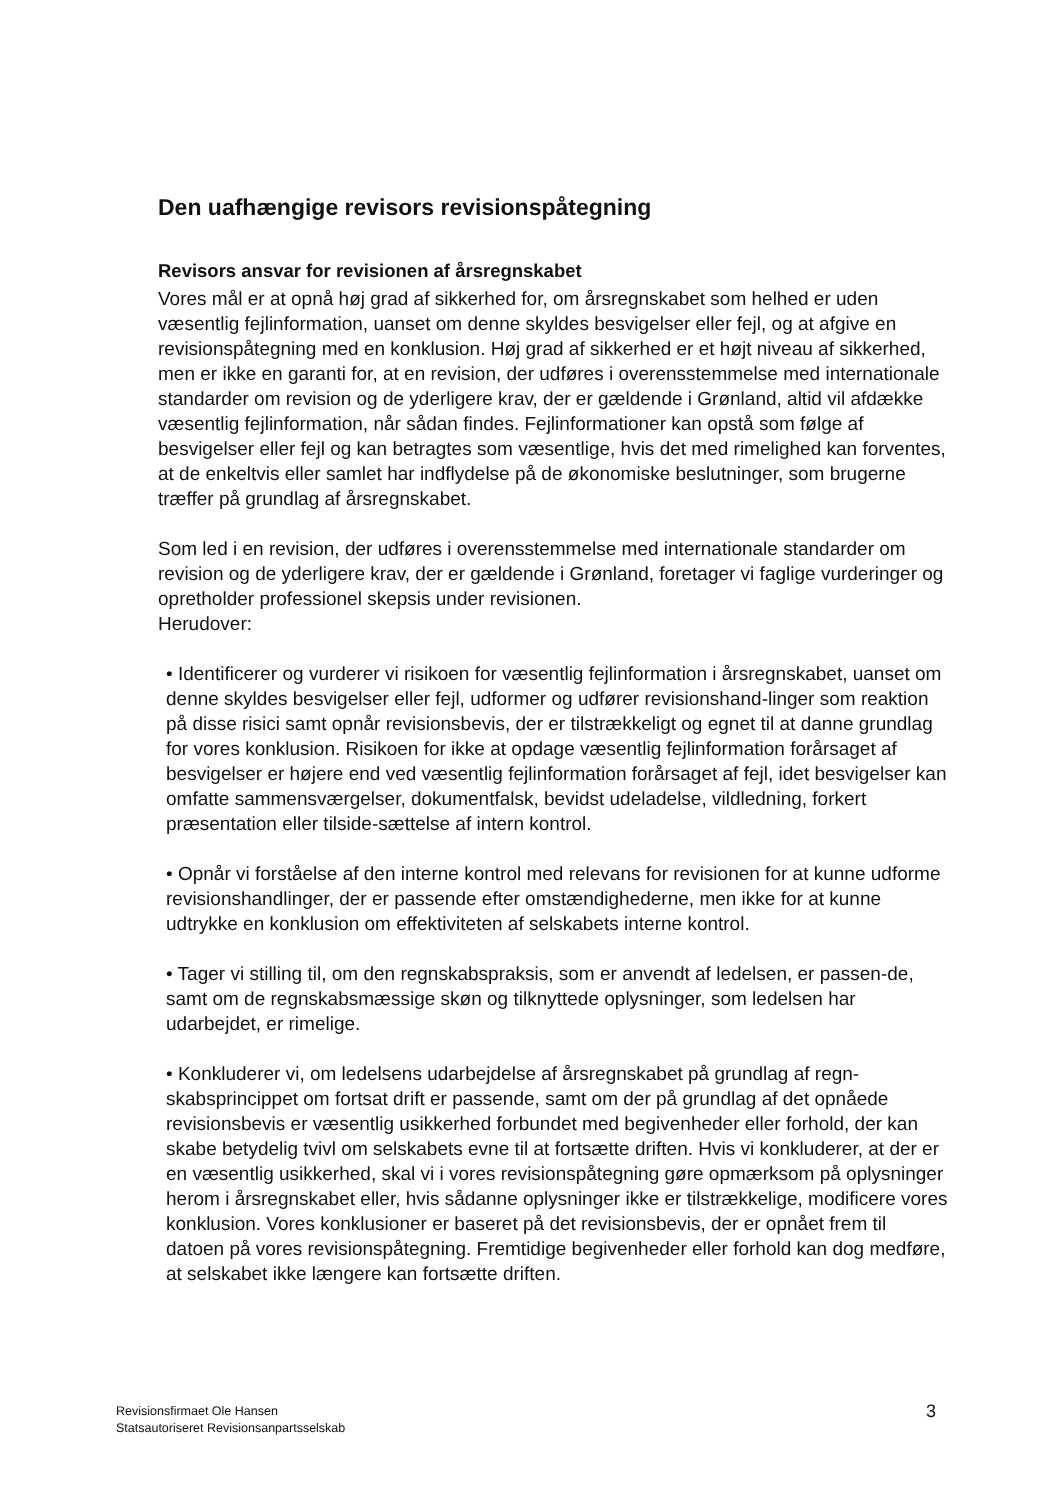Den uafhængige revisors revisionspåtegning
Revisors ansvar for revisionen af årsregnskabet
Vores mål er at opnå høj grad af sikkerhed for, om årsregnskabet som helhed er uden væsentlig fejlinformation, uanset om denne skyldes besvigelser eller fejl, og at afgive en revisionspåtegning med en konklusion. Høj grad af sikkerhed er et højt niveau af sikkerhed, men er ikke en garanti for, at en revision, der udføres i overensstemmelse med internationale standarder om revision og de yderligere krav, der er gældende i Grønland, altid vil afdække væsentlig fejlinformation, når sådan findes. Fejlinformationer kan opstå som følge af besvigelser eller fejl og kan betragtes som væsentlige, hvis det med rimelighed kan forventes, at de enkeltvis eller samlet har indflydelse på de økonomiske beslutninger, som brugerne træffer på grundlag af årsregnskabet.
Som led i en revision, der udføres i overensstemmelse med internationale standarder om revision og de yderligere krav, der er gældende i Grønland, foretager vi faglige vurderinger og opretholder professionel skepsis under revisionen.
Herudover:
• Identificerer og vurderer vi risikoen for væsentlig fejlinformation i årsregnskabet, uanset om denne skyldes besvigelser eller fejl, udformer og udfører revisionshand-linger som reaktion på disse risici samt opnår revisionsbevis, der er tilstrækkeligt og egnet til at danne grundlag for vores konklusion. Risikoen for ikke at opdage væsentlig fejlinformation forårsaget af besvigelser er højere end ved væsentlig fejlinformation forårsaget af fejl, idet besvigelser kan omfatte sammensværgelser, dokumentfalsk, bevidst udeladelse, vildledning, forkert præsentation eller tilside-sættelse af intern kontrol.
• Opnår vi forståelse af den interne kontrol med relevans for revisionen for at kunne udforme revisionshandlinger, der er passende efter omstændighederne, men ikke for at kunne udtrykke en konklusion om effektiviteten af selskabets interne kontrol.
• Tager vi stilling til, om den regnskabspraksis, som er anvendt af ledelsen, er passen-de, samt om de regnskabsmæssige skøn og tilknyttede oplysninger, som ledelsen har udarbejdet, er rimelige.
• Konkluderer vi, om ledelsens udarbejdelse af årsregnskabet på grundlag af regn-skabsprincippet om fortsat drift er passende, samt om der på grundlag af det opnåede revisionsbevis er væsentlig usikkerhed forbundet med begivenheder eller forhold, der kan skabe betydelig tvivl om selskabets evne til at fortsætte driften. Hvis vi konkluderer, at der er en væsentlig usikkerhed, skal vi i vores revisionspåtegning gøre opmærksom på oplysninger herom i årsregnskabet eller, hvis sådanne oplysninger ikke er tilstrækkelige, modificere vores konklusion. Vores konklusioner er baseret på det revisionsbevis, der er opnået frem til datoen på vores revisionspåtegning. Fremtidige begivenheder eller forhold kan dog medføre, at selskabet ikke længere kan fortsætte driften.
Revisionsfirmaet Ole Hansen
Statsautoriseret Revisionsanpartsselskab
3